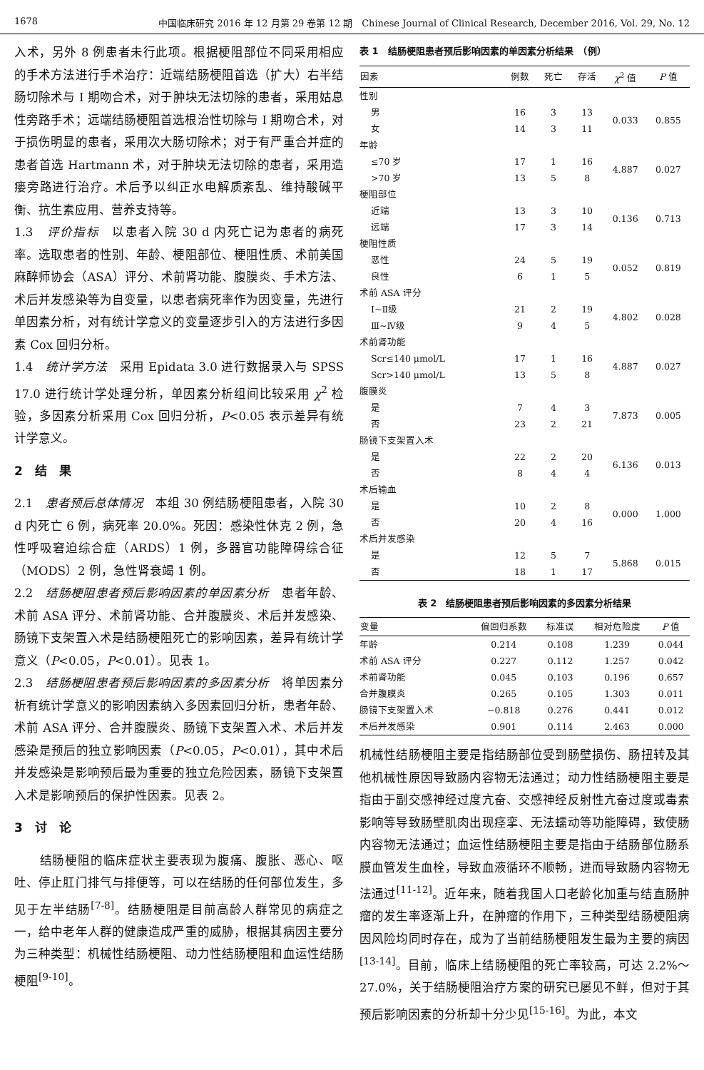1678 中国临床研究 2016 年 12 月第 29 卷第 12 期　Chinese Journal of Clinical Research, December 2016, Vol. 29, No. 12
入术，另外 8 例患者未行此项。根据梗阻部位不同采用相应的手术方法进行手术治疗：近端结肠梗阻首选（扩大）右半结肠切除术与 Ⅰ 期吻合术，对于肿块无法切除的患者，采用姑息性旁路手术；远端结肠梗阻首选根治性切除与 Ⅰ 期吻合术，对于损伤明显的患者，采用次大肠切除术；对于有严重合并症的患者首选 Hartmann 术，对于肿块无法切除的患者，采用造瘘旁路进行治疗。术后予以纠正水电解质紊乱、维持酸碱平衡、抗生素应用、营养支持等。
1.3　评价指标　以患者入院 30 d 内死亡记为患者的病死率。选取患者的性别、年龄、梗阻部位、梗阻性质、术前美国麻醉师协会（ASA）评分、术前肾功能、腹膜炎、手术方法、术后并发感染等为自变量，以患者病死率作为因变量，先进行单因素分析，对有统计学意义的变量逐步引入的方法进行多因素 Cox 回归分析。
1.4　统计学方法　采用 Epidata 3.0 进行数据录入与 SPSS 17.0 进行统计学处理分析，单因素分析组间比较采用 χ<sup>2</sup> 检验，多因素分析采用 Cox 回归分析，P<0.05 表示差异有统计学意义。
2　结　果
2.1　患者预后总体情况　本组 30 例结肠梗阻患者，入院 30 d 内死亡 6 例，病死率 20.0%。死因：感染性休克 2 例，急性呼吸窘迫综合症（ARDS）1 例，多器官功能障碍综合征（MODS）2 例，急性肾衰竭 1 例。
2.2　结肠梗阻患者预后影响因素的单因素分析　患者年龄、术前 ASA 评分、术前肾功能、合并腹膜炎、术后并发感染、肠镜下支架置入术是结肠梗阻死亡的影响因素，差异有统计学意义（P<0.05，P<0.01）。见表 1。
2.3　结肠梗阻患者预后影响因素的多因素分析　将单因素分析有统计学意义的影响因素纳入多因素回归分析，患者年龄、术前 ASA 评分、合并腹膜炎、肠镜下支架置入术、术后并发感染是预后的独立影响因素（P<0.05，P<0.01），其中术后并发感染是影响预后最为重要的独立危险因素，肠镜下支架置入术是影响预后的保护性因素。见表 2。
3　讨　论
　　结肠梗阻的临床症状主要表现为腹痛、腹胀、恶心、呕吐、停止肛门排气与排便等，可以在结肠的任何部位发生，多见于左半结肠<sup>[7-8]</sup>。结肠梗阻是目前高龄人群常见的病症之一，给中老年人群的健康造成严重的威胁，根据其病因主要分为三种类型：机械性结肠梗阻、动力性结肠梗阻和血运性结肠梗阻<sup>[9-10]</sup>。
表 1　结肠梗阻患者预后影响因素的单因素分析结果　（例）
| 因素 | 例数 | 死亡 | 存活 | χ<sup>2</sup> 值 | P 值 |
| --- | --- | --- | --- | --- | --- |
| 性别 | | | | | |
| 男 | 16 | 3 | 13 | 0.033 | 0.855 |
| 女 | 14 | 3 | 11 | | |
| 年龄 | | | | | |
| ≤70 岁 | 17 | 1 | 16 | 4.887 | 0.027 |
| >70 岁 | 13 | 5 | 8 | | |
| 梗阻部位 | | | | | |
| 近端 | 13 | 3 | 10 | 0.136 | 0.713 |
| 远端 | 17 | 3 | 14 | | |
| 梗阻性质 | | | | | |
| 恶性 | 24 | 5 | 19 | 0.052 | 0.819 |
| 良性 | 6 | 1 | 5 | | |
| 术前 ASA 评分 | | | | | |
| Ⅰ~Ⅱ级 | 21 | 2 | 19 | 4.802 | 0.028 |
| Ⅲ~Ⅳ级 | 9 | 4 | 5 | | |
| 术前肾功能 | | | | | |
| Scr≤140 μmol/L | 17 | 1 | 16 | 4.887 | 0.027 |
| Scr>140 μmol/L | 13 | 5 | 8 | | |
| 腹膜炎 | | | | | |
| 是 | 7 | 4 | 3 | 7.873 | 0.005 |
| 否 | 23 | 2 | 21 | | |
| 肠镜下支架置入术 | | | | | |
| 是 | 22 | 2 | 20 | 6.136 | 0.013 |
| 否 | 8 | 4 | 4 | | |
| 术后输血 | | | | | |
| 是 | 10 | 2 | 8 | 0.000 | 1.000 |
| 否 | 20 | 4 | 16 | | |
| 术后并发感染 | | | | | |
| 是 | 12 | 5 | 7 | 5.868 | 0.015 |
| 否 | 18 | 1 | 17 | | |
表 2　结肠梗阻患者预后影响因素的多因素分析结果
| 变量 | 偏回归系数 | 标准误 | 相对危险度 | P 值 |
| --- | --- | --- | --- | --- |
| 年龄 | 0.214 | 0.108 | 1.239 | 0.044 |
| 术前 ASA 评分 | 0.227 | 0.112 | 1.257 | 0.042 |
| 术前肾功能 | 0.045 | 0.103 | 0.196 | 0.657 |
| 合并腹膜炎 | 0.265 | 0.105 | 1.303 | 0.011 |
| 肠镜下支架置入术 | −0.818 | 0.276 | 0.441 | 0.012 |
| 术后并发感染 | 0.901 | 0.114 | 2.463 | 0.000 |
机械性结肠梗阻主要是指结肠部位受到肠壁损伤、肠扭转及其他机械性原因导致肠内容物无法通过；动力性结肠梗阻主要是指由于副交感神经过度亢奋、交感神经反射性亢奋过度或毒素影响等导致肠壁肌肉出现痉挛、无法蠕动等功能障碍，致使肠内容物无法通过；血运性结肠梗阻主要是指由于结肠部位肠系膜血管发生血栓，导致血液循环不顺畅，进而导致肠内容物无法通过<sup>[11-12]</sup>。近年来，随着我国人口老龄化加重与结直肠肿瘤的发生率逐渐上升，在肿瘤的作用下，三种类型结肠梗阻病因风险均同时存在，成为了当前结肠梗阻发生最为主要的病因<sup>[13-14]</sup>。目前，临床上结肠梗阻的死亡率较高，可达 2.2%～27.0%，关于结肠梗阻治疗方案的研究已屡见不鲜，但对于其预后影响因素的分析却十分少见<sup>[15-16]</sup>。为此，本文